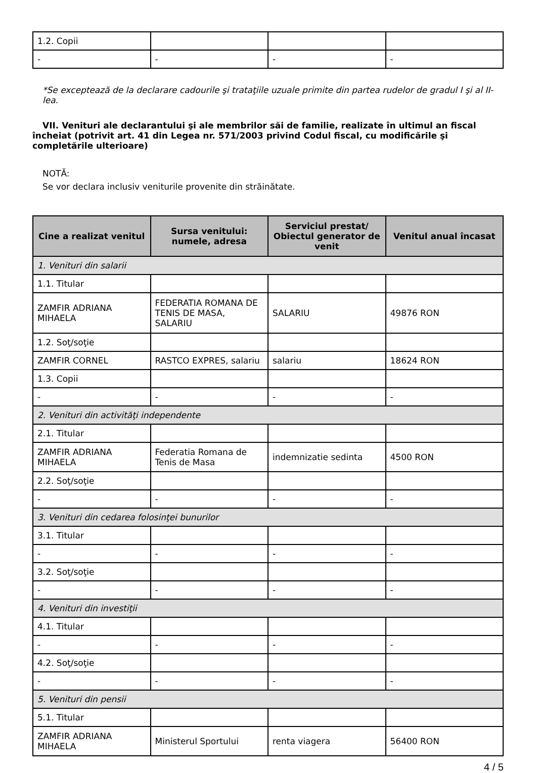| 1.2. Copii | | | |
| - | - | - | - |
*Se exceptează de la declarare cadourile şi trataţiile uzuale primite din partea rudelor de gradul I şi al II-lea.
VII. Venituri ale declarantului şi ale membrilor săi de familie, realizate în ultimul an fiscal încheiat (potrivit art. 41 din Legea nr. 571/2003 privind Codul fiscal, cu modificările şi completările ulterioare)
NOTĂ:
Se vor declara inclusiv veniturile provenite din străinătate.
| Cine a realizat venitul | Sursa venitului: numele, adresa | Serviciul prestat/ Obiectul generator de venit | Venitul anual încasat |
| --- | --- | --- | --- |
| 1. Venituri din salarii | | | |
| 1.1. Titular | | | |
| ZAMFIR ADRIANA MIHAELA | FEDERATIA ROMANA DE TENIS DE MASA, SALARIU | SALARIU | 49876 RON |
| 1.2. Soţ/soţie | | | |
| ZAMFIR CORNEL | RASTCO EXPRES, salariu | salariu | 18624 RON |
| 1.3. Copii | | | |
| - | - | - | - |
| 2. Venituri din activităţi independente | | | |
| 2.1. Titular | | | |
| ZAMFIR ADRIANA MIHAELA | Federatia Romana de Tenis de Masa | indemnizatie sedinta | 4500 RON |
| 2.2. Soţ/soţie | | | |
| - | - | - | - |
| 3. Venituri din cedarea folosinţei bunurilor | | | |
| 3.1. Titular | | | |
| - | - | - | - |
| 3.2. Soţ/soţie | | | |
| - | - | - | - |
| 4. Venituri din investiţii | | | |
| 4.1. Titular | | | |
| - | - | - | - |
| 4.2. Soţ/soţie | | | |
| - | - | - | - |
| 5. Venituri din pensii | | | |
| 5.1. Titular | | | |
| ZAMFIR ADRIANA MIHAELA | Ministerul Sportului | renta viagera | 56400 RON |
4 / 5